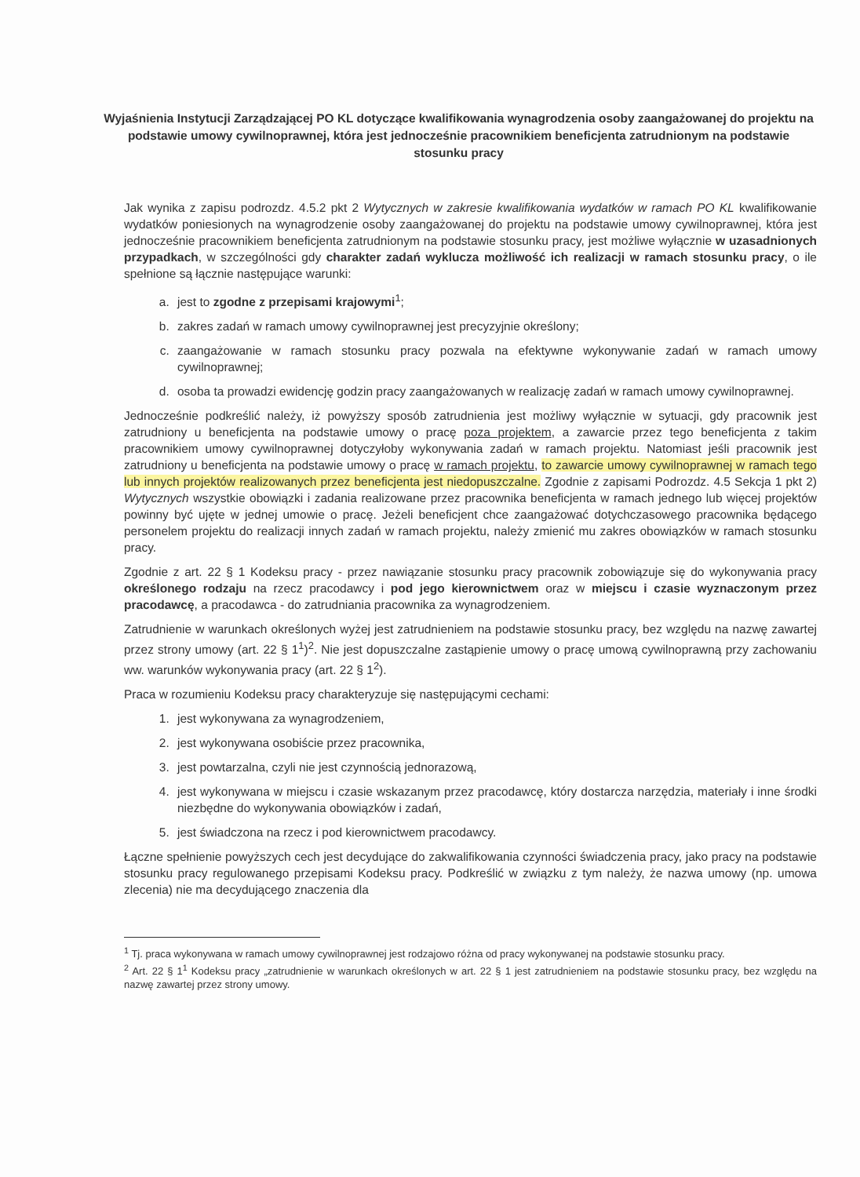Wyjaśnienia Instytucji Zarządzającej PO KL dotyczące kwalifikowania wynagrodzenia osoby zaangażowanej do projektu na podstawie umowy cywilnoprawnej, która jest jednocześnie pracownikiem beneficjenta zatrudnionym na podstawie stosunku pracy
Jak wynika z zapisu podrozdz. 4.5.2 pkt 2 Wytycznych w zakresie kwalifikowania wydatków w ramach PO KL kwalifikowanie wydatków poniesionych na wynagrodzenie osoby zaangażowanej do projektu na podstawie umowy cywilnoprawnej, która jest jednocześnie pracownikiem beneficjenta zatrudnionym na podstawie stosunku pracy, jest możliwe wyłącznie w uzasadnionych przypadkach, w szczególności gdy charakter zadań wyklucza możliwość ich realizacji w ramach stosunku pracy, o ile spełnione są łącznie następujące warunki:
a. jest to zgodne z przepisami krajowymi<sup>1</sup>;
b. zakres zadań w ramach umowy cywilnoprawnej jest precyzyjnie określony;
c. zaangażowanie w ramach stosunku pracy pozwala na efektywne wykonywanie zadań w ramach umowy cywilnoprawnej;
d. osoba ta prowadzi ewidencję godzin pracy zaangażowanych w realizację zadań w ramach umowy cywilnoprawnej.
Jednocześnie podkreślić należy, iż powyższy sposób zatrudnienia jest możliwy wyłącznie w sytuacji, gdy pracownik jest zatrudniony u beneficjenta na podstawie umowy o pracę poza projektem, a zawarcie przez tego beneficjenta z takim pracownikiem umowy cywilnoprawnej dotyczyłoby wykonywania zadań w ramach projektu. Natomiast jeśli pracownik jest zatrudniony u beneficjenta na podstawie umowy o pracę w ramach projektu, to zawarcie umowy cywilnoprawnej w ramach tego lub innych projektów realizowanych przez beneficjenta jest niedopuszczalne. Zgodnie z zapisami Podrozdz. 4.5 Sekcja 1 pkt 2) Wytycznych wszystkie obowiązki i zadania realizowane przez pracownika beneficjenta w ramach jednego lub więcej projektów powinny być ujęte w jednej umowie o pracę. Jeżeli beneficjent chce zaangażować dotychczasowego pracownika będącego personelem projektu do realizacji innych zadań w ramach projektu, należy zmienić mu zakres obowiązków w ramach stosunku pracy.
Zgodnie z art. 22 § 1 Kodeksu pracy - przez nawiązanie stosunku pracy pracownik zobowiązuje się do wykonywania pracy określonego rodzaju na rzecz pracodawcy i pod jego kierownictwem oraz w miejscu i czasie wyznaczonym przez pracodawcę, a pracodawca - do zatrudniania pracownika za wynagrodzeniem.
Zatrudnienie w warunkach określonych wyżej jest zatrudnieniem na podstawie stosunku pracy, bez względu na nazwę zawartej przez strony umowy (art. 22 § 1<sup>1</sup>)<sup>2</sup>. Nie jest dopuszczalne zastąpienie umowy o pracę umową cywilnoprawną przy zachowaniu ww. warunków wykonywania pracy (art. 22 § 1<sup>2</sup>).
Praca w rozumieniu Kodeksu pracy charakteryzuje się następującymi cechami:
1. jest wykonywana za wynagrodzeniem,
2. jest wykonywana osobiście przez pracownika,
3. jest powtarzalna, czyli nie jest czynnością jednorazową,
4. jest wykonywana w miejscu i czasie wskazanym przez pracodawcę, który dostarcza narzędzia, materiały i inne środki niezbędne do wykonywania obowiązków i zadań,
5. jest świadczona na rzecz i pod kierownictwem pracodawcy.
Łączne spełnienie powyższych cech jest decydujące do zakwalifikowania czynności świadczenia pracy, jako pracy na podstawie stosunku pracy regulowanego przepisami Kodeksu pracy. Podkreślić w związku z tym należy, że nazwa umowy (np. umowa zlecenia) nie ma decydującego znaczenia dla
<sup>1</sup> Tj. praca wykonywana w ramach umowy cywilnoprawnej jest rodzajowo różna od pracy wykonywanej na podstawie stosunku pracy.
<sup>2</sup> Art. 22 § 1<sup>1</sup> Kodeksu pracy „zatrudnienie w warunkach określonych w art. 22 § 1 jest zatrudnieniem na podstawie stosunku pracy, bez względu na nazwę zawartej przez strony umowy.